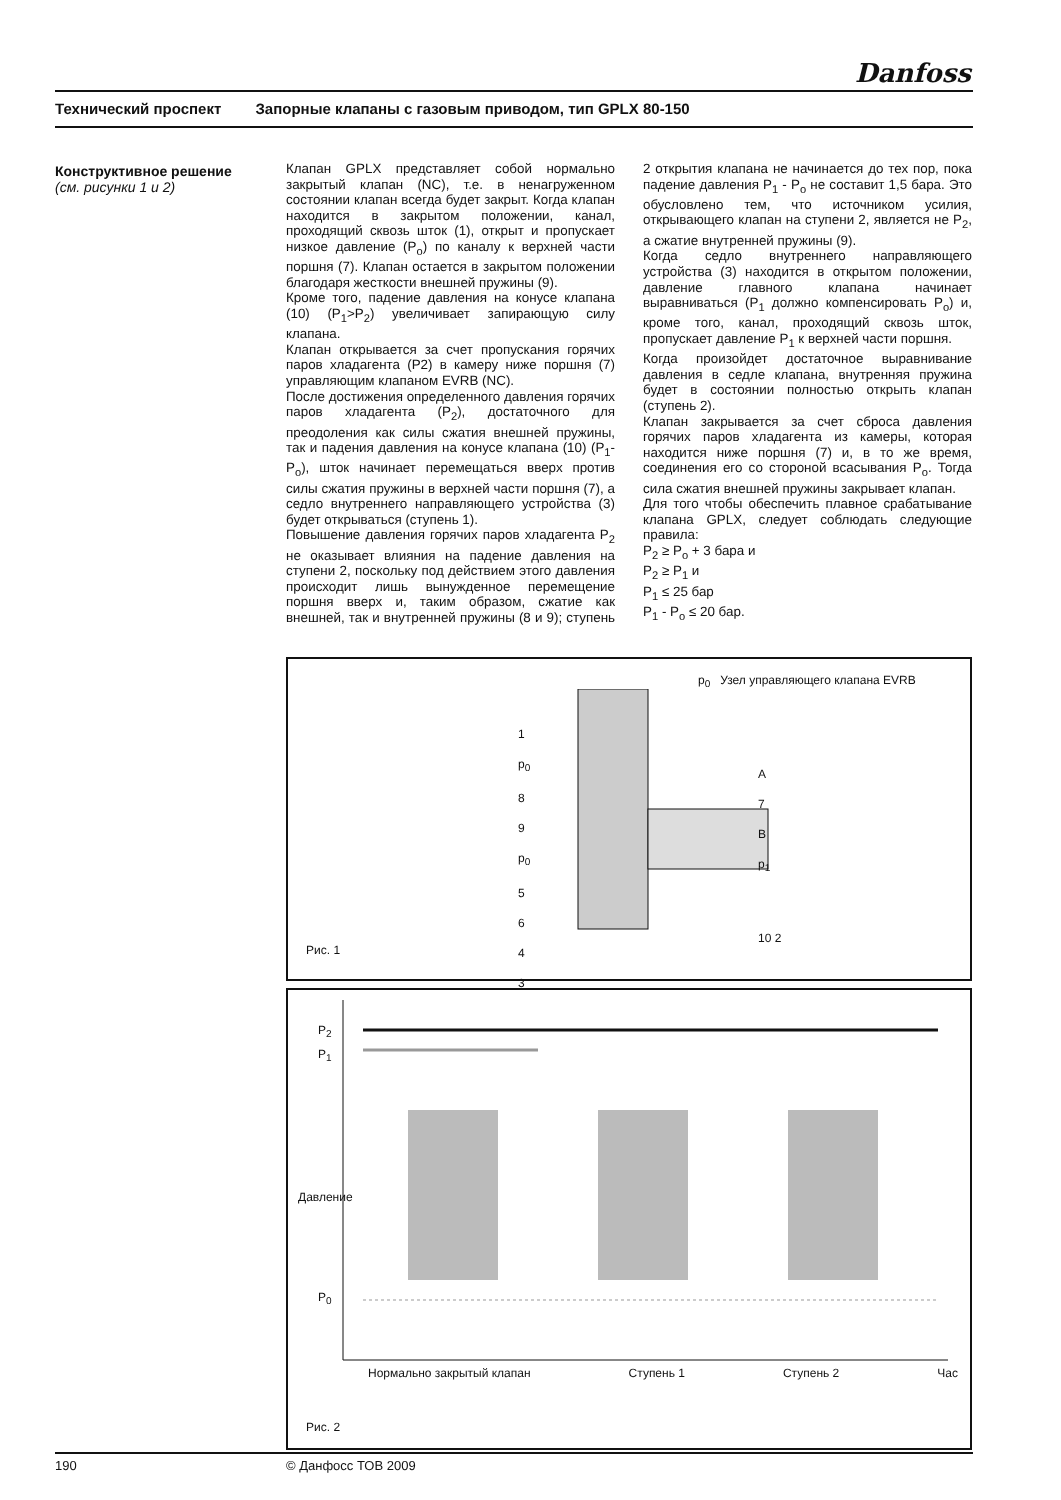Danfoss
Технический проспект Запорные клапаны с газовым приводом, тип GPLX 80-150
Конструктивное решение
(см. рисунки 1 и 2)
Клапан GPLX представляет собой нормально закрытый клапан (NC), т.е. в ненагруженном состоянии клапан всегда будет закрыт. Когда клапан находится в закрытом положении, канал, проходящий сквозь шток (1), открыт и пропускает низкое давление (P<sub>o</sub>) по каналу к верхней части поршня (7). Клапан остается в закрытом положении благодаря жесткости внешней пружины (9).
Кроме того, падение давления на конусе клапана (10) (P<sub>1</sub>>P<sub>2</sub>) увеличивает запирающую силу клапана.
Клапан открывается за счет пропускания горячих паров хладагента (P2) в камеру ниже поршня (7) управляющим клапаном EVRB (NC).
После достижения определенного давления горячих паров хладагента (P<sub>2</sub>), достаточного для преодоления как силы сжатия внешней пружины, так и падения давления на конусе клапана (10) (P<sub>1</sub>-P<sub>o</sub>), шток начинает перемещаться вверх против силы сжатия пружины в верхней части поршня (7), а седло внутреннего направляющего устройства (3) будет открываться (ступень 1).
Повышение давления горячих паров хладагента P<sub>2</sub> не оказывает влияния на падение давления на ступени 2, поскольку под действием этого давления происходит лишь вынужденное перемещение поршня вверх и, таким образом, сжатие как внешней, так и внутренней пружины (8 и 9); ступень 2 открытия клапана не начинается до тех пор, пока падение давления P<sub>1</sub> - P<sub>o</sub> не составит 1,5 бара. Это обусловлено тем, что источником усилия, открывающего клапан на ступени 2, является не P<sub>2</sub>, а сжатие внутренней пружины (9).
Когда седло внутреннего направляющего устройства (3) находится в открытом положении, давление главного клапана начинает выравниваться (P<sub>1</sub> должно компенсировать P<sub>o</sub>) и, кроме того, канал, проходящий сквозь шток, пропускает давление P<sub>1</sub> к верхней части поршня.
Когда произойдет достаточное выравнивание давления в седле клапана, внутренняя пружина будет в состоянии полностью открыть клапан (ступень 2).
Клапан закрывается за счет сброса давления горячих паров хладагента из камеры, которая находится ниже поршня (7) и, в то же время, соединения его со стороной всасывания P<sub>o</sub>. Тогда сила сжатия внешней пружины закрывает клапан.
Для того чтобы обеспечить плавное срабатывание клапана GPLX, следует соблюдать следующие правила:
P<sub>2</sub> ≥ P<sub>o</sub> + 3 бара и
P<sub>2</sub> ≥ P<sub>1</sub> и
P<sub>1</sub> ≤ 25 бар
P<sub>1</sub> - P<sub>o</sub> ≤ 20 бар.
p<sub>0</sub> Узел управляющего клапана EVRB
Рис. 1
1
p<sub>0</sub>
8
9
p<sub>0</sub>
5
6
4
3
A
7
B
p<sub>1</sub>
10 2
P<sub>2</sub>
P<sub>1</sub>
P<sub>0</sub>
Давление
Нормально закрытый клапан Ступень 1 Ступень 2 Час
Рис. 2
190 © Данфосс ТОВ 2009